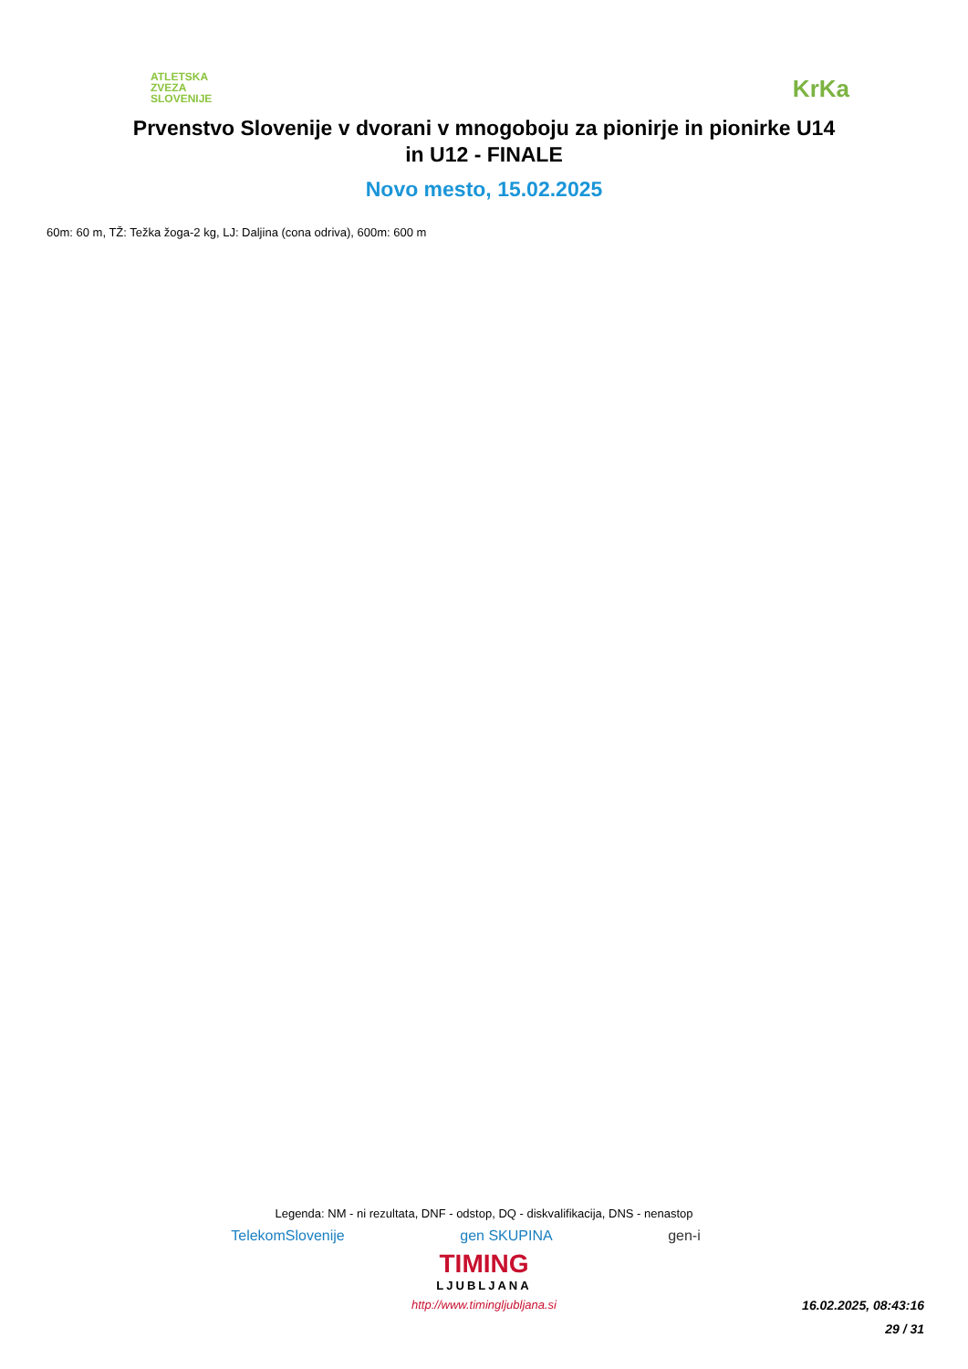ATLETSKA
ZVEZA
SLOVENIJE
KrKa
Prvenstvo Slovenije v dvorani v mnogoboju za pionirje in pionirke U14
in U12 - FINALE
Novo mesto, 15.02.2025
60m: 60 m, TŽ: Težka žoga-2 kg, LJ: Daljina (cona odriva), 600m: 600 m
Legenda: NM - ni rezultata, DNF - odstop, DQ - diskvalifikacija, DNS - nenastop
TelekomSlovenije gen SKUPINA gen-i
TIMING
LJUBLJANA
http://www.timingljubljana.si
16.02.2025, 08:43:16
29 / 31